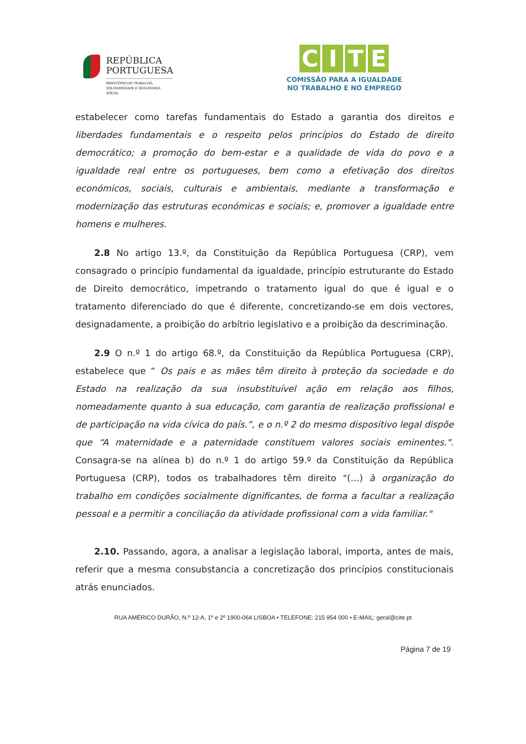REPÚBLICA
PORTUGUESA
MINISTÉRIO DO TRABALHO,
SOLIDARIEDADE E SEGURANÇA
SOCIAL
CITE
COMISSÃO PARA A IGUALDADE
NO TRABALHO E NO EMPREGO
estabelecer como tarefas fundamentais do Estado a garantia dos direitos e liberdades fundamentais e o respeito pelos princípios do Estado de direito democrático; a promoção do bem-estar e a qualidade de vida do povo e a igualdade real entre os portugueses, bem como a efetivação dos direitos económicos, sociais, culturais e ambientais, mediante a transformação e modernização das estruturas económicas e sociais; e, promover a igualdade entre homens e mulheres.
2.8 No artigo 13.º, da Constituição da República Portuguesa (CRP), vem consagrado o princípio fundamental da igualdade, princípio estruturante do Estado de Direito democrático, impetrando o tratamento igual do que é igual e o tratamento diferenciado do que é diferente, concretizando-se em dois vectores, designadamente, a proibição do arbítrio legislativo e a proibição da descriminação.
2.9 O n.º 1 do artigo 68.º, da Constituição da República Portuguesa (CRP), estabelece que “ Os pais e as mães têm direito à proteção da sociedade e do Estado na realização da sua insubstituível ação em relação aos filhos, nomeadamente quanto à sua educação, com garantia de realização profissional e de participação na vida cívica do país.”, e o n.º 2 do mesmo dispositivo legal dispõe que “A maternidade e a paternidade constituem valores sociais eminentes.". Consagra-se na alínea b) do n.º 1 do artigo 59.º da Constituição da República Portuguesa (CRP), todos os trabalhadores têm direito "(…) à organização do trabalho em condições socialmente dignificantes, de forma a facultar a realização pessoal e a permitir a conciliação da atividade profissional com a vida familiar."
2.10. Passando, agora, a analisar a legislação laboral, importa, antes de mais, referir que a mesma consubstancia a concretização dos princípios constitucionais atrás enunciados.
RUA AMÉRICO DURÃO, N.º 12-A, 1º e 2º 1900-064 LISBOA • TELEFONE: 215 954 000 • E-MAIL: geral@cite.pt
Página 7 de 19